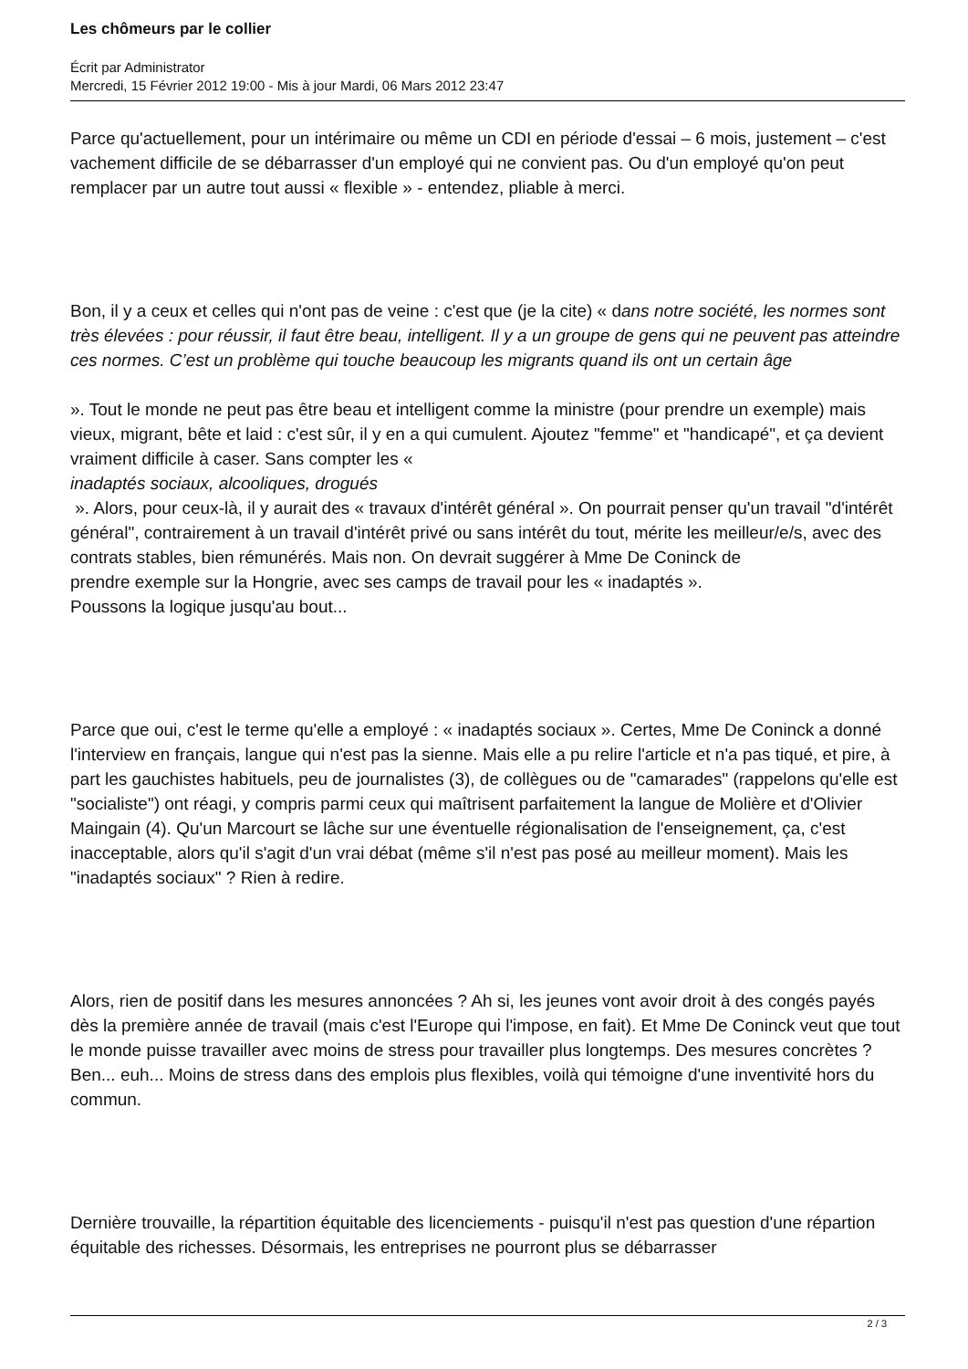Les chômeurs par le collier
Écrit par Administrator
Mercredi, 15 Février 2012 19:00 - Mis à jour Mardi, 06 Mars 2012 23:47
Parce qu'actuellement, pour un intérimaire ou même un CDI en période d'essai – 6 mois, justement – c'est vachement difficile de se débarrasser d'un employé qui ne convient pas. Ou d'un employé qu'on peut remplacer par un autre tout aussi « flexible » - entendez, pliable à merci.
Bon, il y a ceux et celles qui n'ont pas de veine : c'est que (je la cite) « dans notre société, les normes sont très élevées : pour réussir, il faut être beau, intelligent. Il y a un groupe de gens qui ne peuvent pas atteindre ces normes. C’est un problème qui touche beaucoup les migrants quand ils ont un certain âge
». Tout le monde ne peut pas être beau et intelligent comme la ministre (pour prendre un exemple) mais vieux, migrant, bête et laid : c'est sûr, il y en a qui cumulent. Ajoutez "femme" et "handicapé", et ça devient vraiment difficile à caser. Sans compter les «
inadaptés sociaux, alcooliques, drogués
». Alors, pour ceux-là, il y aurait des « travaux d'intérêt général ». On pourrait penser qu'un travail "d'intérêt général", contrairement à un travail d'intérêt privé ou sans intérêt du tout, mérite les meilleur/e/s, avec des contrats stables, bien rémunérés. Mais non. On devrait suggérer à Mme De Coninck de
prendre exemple sur la Hongrie, avec ses camps de travail pour les « inadaptés ».
Poussons la logique jusqu'au bout...
Parce que oui, c'est le terme qu'elle a employé : « inadaptés sociaux ». Certes, Mme De Coninck a donné l'interview en français, langue qui n'est pas la sienne. Mais elle a pu relire l'article et n'a pas tiqué, et pire, à part les gauchistes habituels, peu de journalistes (3), de collègues ou de "camarades" (rappelons qu'elle est "socialiste") ont réagi, y compris parmi ceux qui maîtrisent parfaitement la langue de Molière et d'Olivier Maingain (4). Qu'un Marcourt se lâche sur une éventuelle régionalisation de l'enseignement, ça, c'est inacceptable, alors qu'il s'agit d'un vrai débat (même s'il n'est pas posé au meilleur moment). Mais les "inadaptés sociaux" ? Rien à redire.
Alors, rien de positif dans les mesures annoncées ? Ah si, les jeunes vont avoir droit à des congés payés dès la première année de travail (mais c'est l'Europe qui l'impose, en fait). Et Mme De Coninck veut que tout le monde puisse travailler avec moins de stress pour travailler plus longtemps. Des mesures concrètes ? Ben... euh... Moins de stress dans des emplois plus flexibles, voilà qui témoigne d'une inventivité hors du commun.
Dernière trouvaille, la répartition équitable des licenciements - puisqu'il n'est pas question d'une répartion équitable des richesses. Désormais, les entreprises ne pourront plus se débarrasser
2 / 3